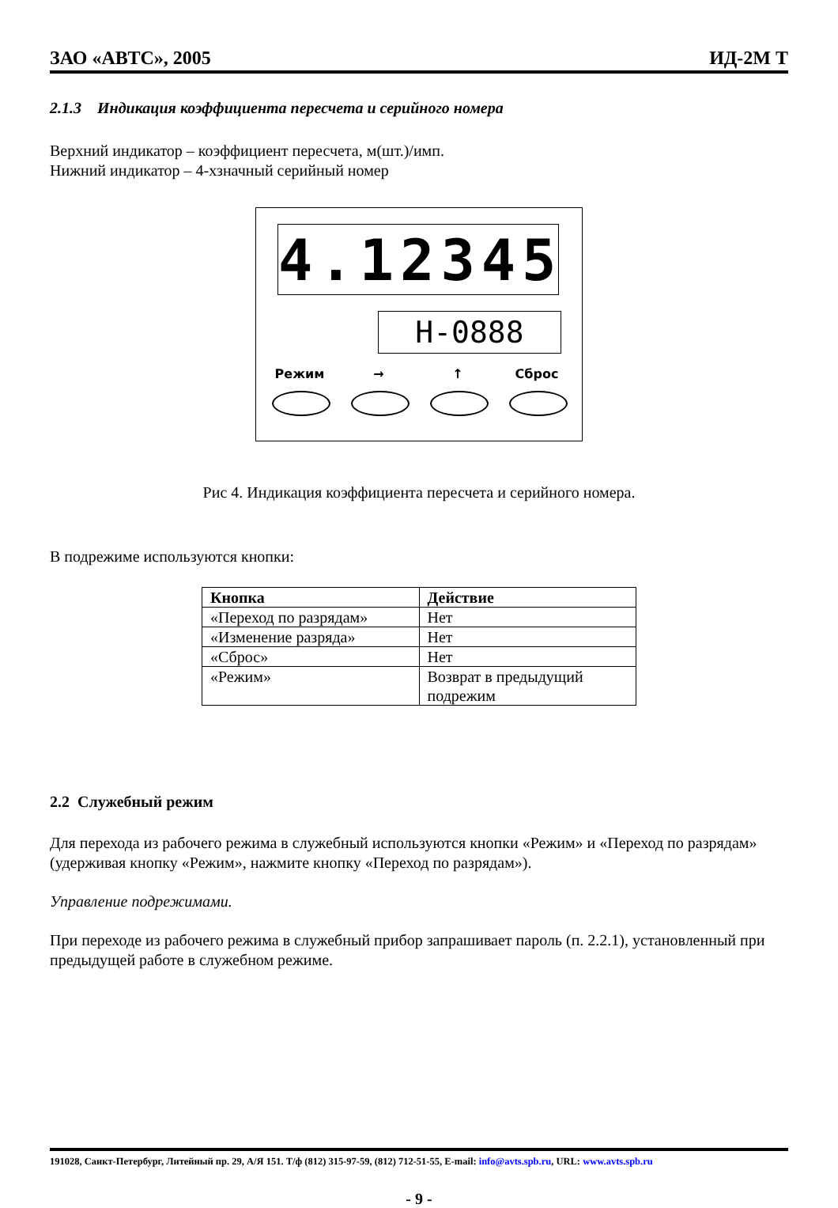ЗАО «АВТС», 2005 ИД-2М Т
2.1.3 Индикация коэффициента пересчета и серийного номера
Верхний индикатор – коэффициент пересчета, м(шт.)/имп.
Нижний индикатор – 4-хзначный серийный номер
4.12345
H-0888
Режим → ↑ Сброс
Рис 4. Индикация коэффициента пересчета и серийного номера.
В подрежиме используются кнопки:
| Кнопка | Действие |
| --- | --- |
| «Переход по разрядам» | Нет |
| «Изменение разряда» | Нет |
| «Сброс» | Нет |
| «Режим» | Возврат в предыдущий подрежим |
2.2 Служебный режим
Для перехода из рабочего режима в служебный используются кнопки «Режим» и «Переход по разрядам» (удерживая кнопку «Режим», нажмите кнопку «Переход по разрядам»).
Управление подрежимами.
При переходе из рабочего режима в служебный прибор запрашивает пароль (п. 2.2.1), установленный при предыдущей работе в служебном режиме.
191028, Санкт-Петербург, Литейный пр. 29, А/Я 151. Т/ф (812) 315-97-59, (812) 712-51-55, E-mail: info@avts.spb.ru, URL: www.avts.spb.ru
- 9 -